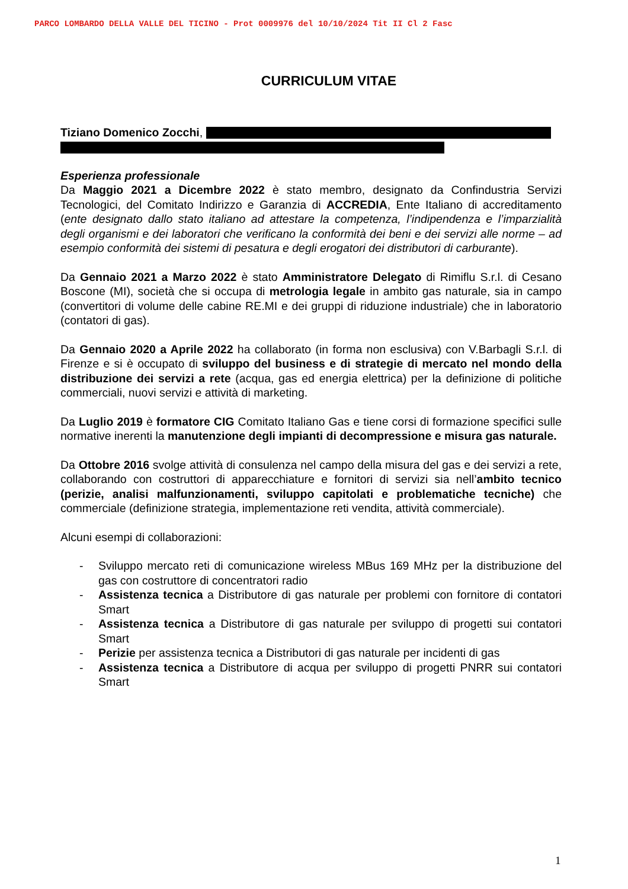PARCO LOMBARDO DELLA VALLE DEL TICINO - Prot 0009976 del 10/10/2024 Tit II Cl 2 Fasc
CURRICULUM VITAE
Tiziano Domenico Zocchi,
Esperienza professionale
Da Maggio 2021 a Dicembre 2022 è stato membro, designato da Confindustria Servizi Tecnologici, del Comitato Indirizzo e Garanzia di ACCREDIA, Ente Italiano di accreditamento (ente designato dallo stato italiano ad attestare la competenza, l’indipendenza e l’imparzialità degli organismi e dei laboratori che verificano la conformità dei beni e dei servizi alle norme – ad esempio conformità dei sistemi di pesatura e degli erogatori dei distributori di carburante).
Da Gennaio 2021 a Marzo 2022 è stato Amministratore Delegato di Rimiflu S.r.l. di Cesano Boscone (MI), società che si occupa di metrologia legale in ambito gas naturale, sia in campo (convertitori di volume delle cabine RE.MI e dei gruppi di riduzione industriale) che in laboratorio (contatori di gas).
Da Gennaio 2020 a Aprile 2022 ha collaborato (in forma non esclusiva) con V.Barbagli S.r.l. di Firenze e si è occupato di sviluppo del business e di strategie di mercato nel mondo della distribuzione dei servizi a rete (acqua, gas ed energia elettrica) per la definizione di politiche commerciali, nuovi servizi e attività di marketing.
Da Luglio 2019 è formatore CIG Comitato Italiano Gas e tiene corsi di formazione specifici sulle normative inerenti la manutenzione degli impianti di decompressione e misura gas naturale.
Da Ottobre 2016 svolge attività di consulenza nel campo della misura del gas e dei servizi a rete, collaborando con costruttori di apparecchiature e fornitori di servizi sia nell’ambito tecnico (perizie, analisi malfunzionamenti, sviluppo capitolati e problematiche tecniche) che commerciale (definizione strategia, implementazione reti vendita, attività commerciale).
Alcuni esempi di collaborazioni:
- Sviluppo mercato reti di comunicazione wireless MBus 169 MHz per la distribuzione del gas con costruttore di concentratori radio
- Assistenza tecnica a Distributore di gas naturale per problemi con fornitore di contatori Smart
- Assistenza tecnica a Distributore di gas naturale per sviluppo di progetti sui contatori Smart
- Perizie per assistenza tecnica a Distributori di gas naturale per incidenti di gas
- Assistenza tecnica a Distributore di acqua per sviluppo di progetti PNRR sui contatori Smart
1